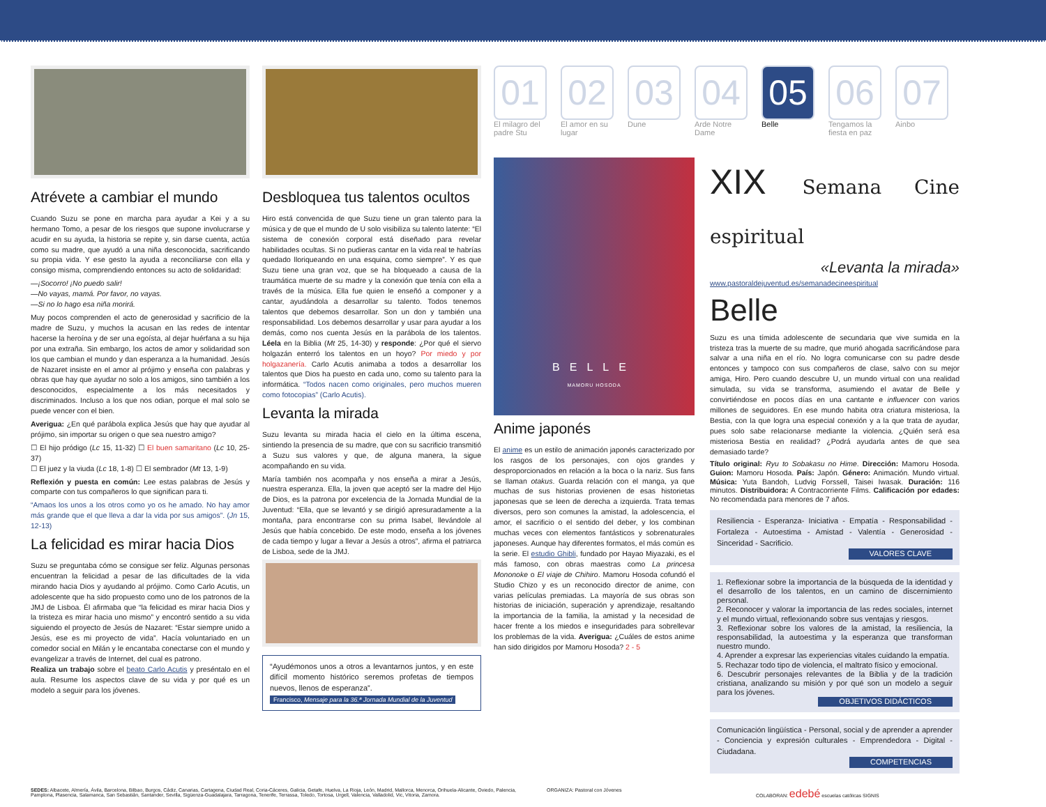Atrévete a cambiar el mundo
Cuando Suzu se pone en marcha para ayudar a Kei y a su hermano Tomo, a pesar de los riesgos que supone involucrarse y acudir en su ayuda, la historia se repite y, sin darse cuenta, actúa como su madre, que ayudó a una niña desconocida, sacrificando su propia vida. Y ese gesto la ayuda a reconciliarse con ella y consigo misma, comprendiendo entonces su acto de solidaridad:
—¡Socorro! ¡No puedo salir!
—No vayas, mamá. Por favor, no vayas.
—Si no lo hago esa niña morirá.
Muy pocos comprenden el acto de generosidad y sacrificio de la madre de Suzu, y muchos la acusan en las redes de intentar hacerse la heroína y de ser una egoísta, al dejar huérfana a su hija por una extraña. Sin embargo, los actos de amor y solidaridad son los que cambian el mundo y dan esperanza a la humanidad. Jesús de Nazaret insiste en el amor al prójimo y enseña con palabras y obras que hay que ayudar no solo a los amigos, sino también a los desconocidos, especialmente a los más necesitados y discriminados. Incluso a los que nos odian, porque el mal solo se puede vencer con el bien.
Averigua: ¿En qué parábola explica Jesús que hay que ayudar al prójimo, sin importar su origen o que sea nuestro amigo?
☐ El hijo pródigo (Lc 15, 11-32) ☐ El buen samaritano (Lc 10, 25-37)
☐ El juez y la viuda (Lc 18, 1-8) ☐ El sembrador (Mt 13, 1-9)
Reflexión y puesta en común: Lee estas palabras de Jesús y comparte con tus compañeros lo que significan para ti.
“Amaos los unos a los otros como yo os he amado. No hay amor más grande que el que lleva a dar la vida por sus amigos”. (Jn 15, 12-13)
La felicidad es mirar hacia Dios
Suzu se preguntaba cómo se consigue ser feliz. Algunas personas encuentran la felicidad a pesar de las dificultades de la vida mirando hacia Dios y ayudando al prójimo. Como Carlo Acutis, un adolescente que ha sido propuesto como uno de los patronos de la JMJ de Lisboa. Él afirmaba que “la felicidad es mirar hacia Dios y la tristeza es mirar hacia uno mismo” y encontró sentido a su vida siguiendo el proyecto de Jesús de Nazaret: “Estar siempre unido a Jesús, ese es mi proyecto de vida”. Hacía voluntariado en un comedor social en Milán y le encantaba conectarse con el mundo y evangelizar a través de Internet, del cual es patrono.
Realiza un trabajo sobre el beato Carlo Acutis y preséntalo en el aula. Resume los aspectos clave de su vida y por qué es un modelo a seguir para los jóvenes.
Desbloquea tus talentos ocultos
Hiro está convencida de que Suzu tiene un gran talento para la música y de que el mundo de U solo visibiliza su talento latente: “El sistema de conexión corporal está diseñado para revelar habilidades ocultas. Si no pudieras cantar en la vida real te habrías quedado lloriqueando en una esquina, como siempre”. Y es que Suzu tiene una gran voz, que se ha bloqueado a causa de la traumática muerte de su madre y la conexión que tenía con ella a través de la música. Ella fue quien le enseñó a componer y a cantar, ayudándola a desarrollar su talento. Todos tenemos talentos que debemos desarrollar. Son un don y también una responsabilidad. Los debemos desarrollar y usar para ayudar a los demás, como nos cuenta Jesús en la parábola de los talentos. Léela en la Biblia (Mt 25, 14-30) y responde: ¿Por qué el siervo holgazán enterró los talentos en un hoyo? Por miedo y por holgazanería. Carlo Acutis animaba a todos a desarrollar los talentos que Dios ha puesto en cada uno, como su talento para la informática. “Todos nacen como originales, pero muchos mueren como fotocopias” (Carlo Acutis).
Levanta la mirada
Suzu levanta su mirada hacia el cielo en la última escena, sintiendo la presencia de su madre, que con su sacrificio transmitió a Suzu sus valores y que, de alguna manera, la sigue acompañando en su vida.
María también nos acompaña y nos enseña a mirar a Jesús, nuestra esperanza. Ella, la joven que aceptó ser la madre del Hijo de Dios, es la patrona por excelencia de la Jornada Mundial de la Juventud: “Ella, que se levantó y se dirigió apresuradamente a la montaña, para encontrarse con su prima Isabel, llevándole al Jesús que había concebido. De este modo, enseña a los jóvenes de cada tiempo y lugar a llevar a Jesús a otros”, afirma el patriarca de Lisboa, sede de la JMJ.
“Ayudémonos unos a otros a levantarnos juntos, y en este difícil momento histórico seremos profetas de tiempos nuevos, llenos de esperanza”.
Francisco, Mensaje para la 36.ª Jornada Mundial de la Juventud
01
El milagro del padre Stu
02
El amor en su lugar
03
Dune
04
Arde Notre Dame
05
Belle
06
Tengamos la fiesta en paz
07
Ainbo
BELLE
MAMORU HOSODA
Anime japonés
El anime es un estilo de animación japonés caracterizado por los rasgos de los personajes, con ojos grandes y desproporcionados en relación a la boca o la nariz. Sus fans se llaman otakus. Guarda relación con el manga, ya que muchas de sus historias provienen de esas historietas japonesas que se leen de derecha a izquierda. Trata temas diversos, pero son comunes la amistad, la adolescencia, el amor, el sacrificio o el sentido del deber, y los combinan muchas veces con elementos fantásticos y sobrenaturales japoneses. Aunque hay diferentes formatos, el más común es la serie. El estudio Ghibli, fundado por Hayao Miyazaki, es el más famoso, con obras maestras como La princesa Mononoke o El viaje de Chihiro. Mamoru Hosoda cofundó el Studio Chizo y es un reconocido director de anime, con varias películas premiadas. La mayoría de sus obras son historias de iniciación, superación y aprendizaje, resaltando la importancia de la familia, la amistad y la necesidad de hacer frente a los miedos e inseguridades para sobrellevar los problemas de la vida. Averigua: ¿Cuáles de estos anime han sido dirigidos por Mamoru Hosoda? 2 - 5
XIX Semana Cine espiritual
«Levanta la mirada»
www.pastoraldejuventud.es/semanadecineespiritual
Belle
Suzu es una tímida adolescente de secundaria que vive sumida en la tristeza tras la muerte de su madre, que murió ahogada sacrificándose para salvar a una niña en el río. No logra comunicarse con su padre desde entonces y tampoco con sus compañeros de clase, salvo con su mejor amiga, Hiro. Pero cuando descubre U, un mundo virtual con una realidad simulada, su vida se transforma, asumiendo el avatar de Belle y convirtiéndose en pocos días en una cantante e influencer con varios millones de seguidores. En ese mundo habita otra criatura misteriosa, la Bestia, con la que logra una especial conexión y a la que trata de ayudar, pues solo sabe relacionarse mediante la violencia. ¿Quién será esa misteriosa Bestia en realidad? ¿Podrá ayudarla antes de que sea demasiado tarde?
Título original: Ryu to Sobakasu no Hime. Dirección: Mamoru Hosoda. Guion: Mamoru Hosoda. País: Japón. Género: Animación. Mundo virtual. Música: Yuta Bandoh, Ludvig Forssell, Taisei Iwasak. Duración: 116 minutos. Distribuidora: A Contracorriente Films. Calificación por edades: No recomendada para menores de 7 años.
Resiliencia - Esperanza- Iniciativa - Empatía - Responsabilidad - Fortaleza - Autoestima - Amistad - Valentía - Generosidad - Sinceridad - Sacrificio.
VALORES CLAVE
1. Reflexionar sobre la importancia de la búsqueda de la identidad y el desarrollo de los talentos, en un camino de discernimiento personal.
2. Reconocer y valorar la importancia de las redes sociales, internet y el mundo virtual, reflexionando sobre sus ventajas y riesgos.
3. Reflexionar sobre los valores de la amistad, la resiliencia, la responsabilidad, la autoestima y la esperanza que transforman nuestro mundo.
4. Aprender a expresar las experiencias vitales cuidando la empatía.
5. Rechazar todo tipo de violencia, el maltrato físico y emocional.
6. Descubrir personajes relevantes de la Biblia y de la tradición cristiana, analizando su misión y por qué son un modelo a seguir para los jóvenes.
OBJETIVOS DIDÁCTICOS
Comunicación lingüística - Personal, social y de aprender a aprender - Conciencia y expresión culturales - Emprendedora - Digital - Ciudadana.
COMPETENCIAS
SEDES: Albacete, Almería, Ávila, Barcelona, Bilbao, Burgos, Cádiz, Canarias, Cartagena, Ciudad Real, Coria-Cáceres, Galicia, Getafe, Huelva, La Rioja, León, Madrid, Mallorca, Menorca, Orihuela-Alicante, Oviedo, Palencia, Pamplona, Plasencia, Salamanca, San Sebastián, Santander, Sevilla, Sigüenza-Guadalajara, Tarragona, Tenerife, Terrassa, Toledo, Tortosa, Urgell, Valencia, Valladolid, Vic, Vitoria, Zamora.
ORGANIZA: Pastoral con Jóvenes COLABORAN: edebé escuelas católicas SIGNIS